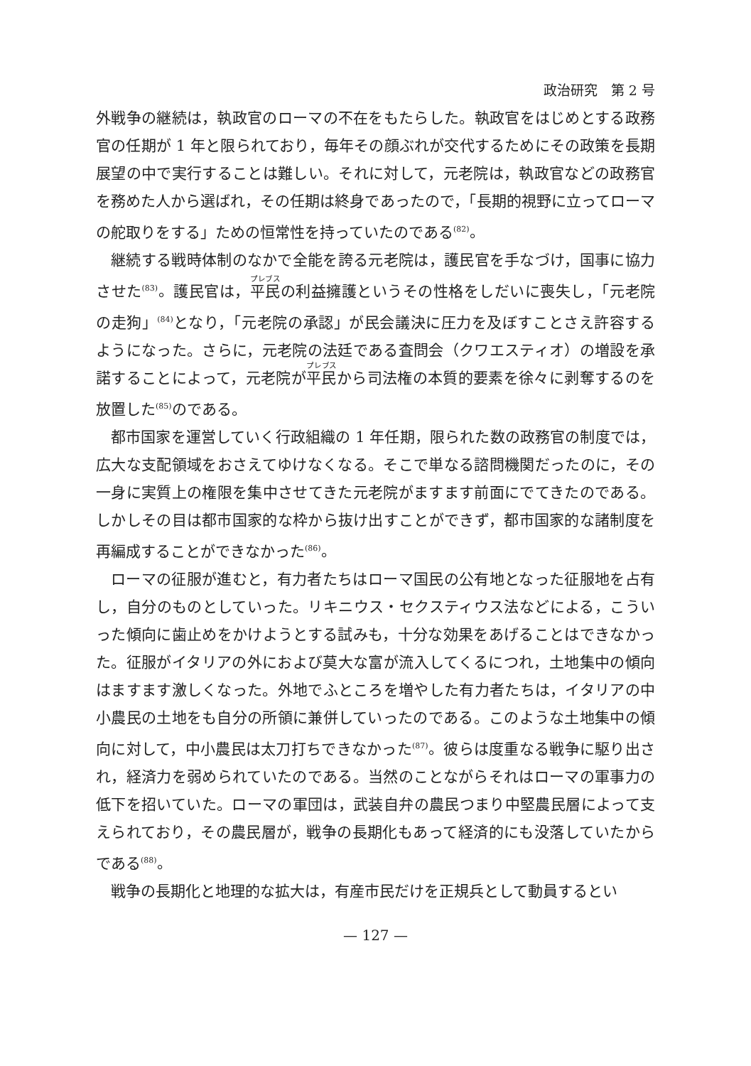政治研究　第 2 号
外戦争の継続は，執政官のローマの不在をもたらした。執政官をはじめとする政務官の任期が 1 年と限られており，毎年その顔ぶれが交代するためにその政策を長期展望の中で実行することは難しい。それに対して，元老院は，執政官などの政務官を務めた人から選ばれ，その任期は終身であったので，「長期的視野に立ってローマの舵取りをする」ための恒常性を持っていたのである<sup>(82)</sup>。
継続する戦時体制のなかで全能を誇る元老院は，護民官を手なづけ，国事に協力させた<sup>(83)</sup>。護民官は，平民の利益擁護というその性格をしだいに喪失し，「元老院の走狗」<sup>(84)</sup>となり，「元老院の承認」が民会議決に圧力を及ぼすことさえ許容するようになった。さらに，元老院の法廷である査問会（クワエスティオ）の増設を承諾することによって，元老院が平民から司法権の本質的要素を徐々に剥奪するのを放置した<sup>(85)</sup>のである。
都市国家を運営していく行政組織の 1 年任期，限られた数の政務官の制度では，広大な支配領域をおさえてゆけなくなる。そこで単なる諮問機関だったのに，その一身に実質上の権限を集中させてきた元老院がますます前面にでてきたのである。しかしその目は都市国家的な枠から抜け出すことができず，都市国家的な諸制度を再編成することができなかった<sup>(86)</sup>。
ローマの征服が進むと，有力者たちはローマ国民の公有地となった征服地を占有し，自分のものとしていった。リキニウス・セクスティウス法などによる，こういった傾向に歯止めをかけようとする試みも，十分な効果をあげることはできなかった。征服がイタリアの外におよび莫大な富が流入してくるにつれ，土地集中の傾向はますます激しくなった。外地でふところを増やした有力者たちは，イタリアの中小農民の土地をも自分の所領に兼併していったのである。このような土地集中の傾向に対して，中小農民は太刀打ちできなかった<sup>(87)</sup>。彼らは度重なる戦争に駆り出され，経済力を弱められていたのである。当然のことながらそれはローマの軍事力の低下を招いていた。ローマの軍団は，武装自弁の農民つまり中堅農民層によって支えられており，その農民層が，戦争の長期化もあって経済的にも没落していたからである<sup>(88)</sup>。
戦争の長期化と地理的な拡大は，有産市民だけを正規兵として動員するとい
— 127 —